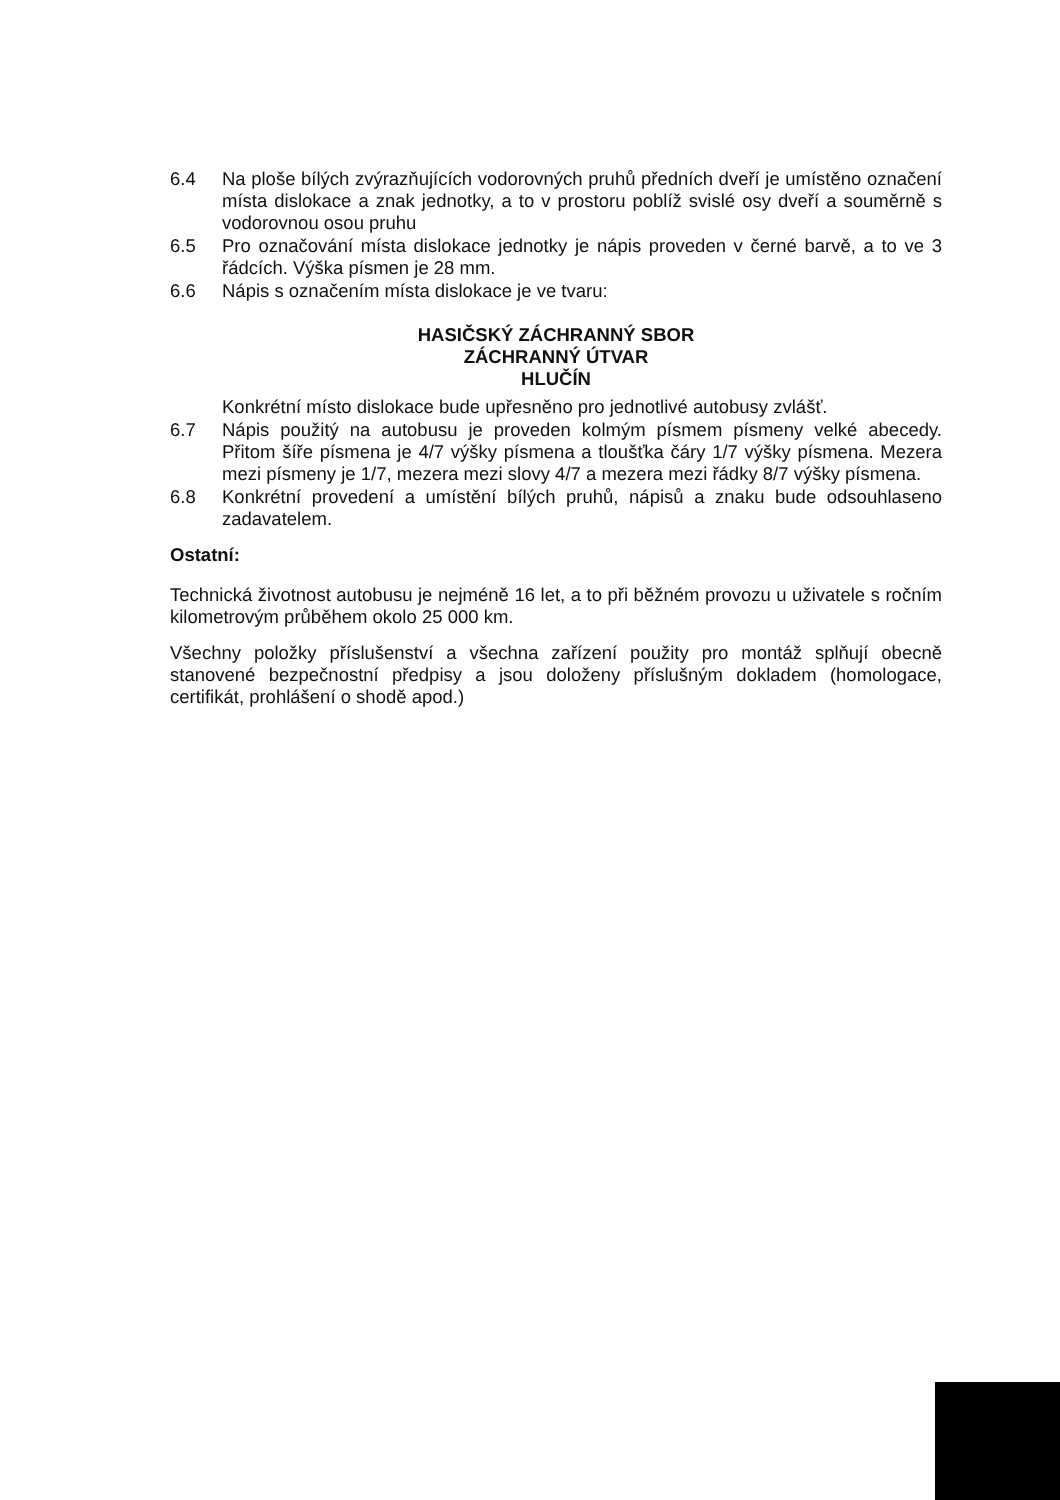6.4 Na ploše bílých zvýrazňujících vodorovných pruhů předních dveří je umístěno označení místa dislokace a znak jednotky, a to v prostoru poblíž svislé osy dveří a souměrně s vodorovnou osou pruhu
6.5 Pro označování místa dislokace jednotky je nápis proveden v černé barvě, a to ve 3 řádcích. Výška písmen je 28 mm.
6.6 Nápis s označením místa dislokace je ve tvaru:
HASIČSKÝ ZÁCHRANNÝ SBOR
ZÁCHRANNÝ ÚTVAR
HLUČÍN
Konkrétní místo dislokace bude upřesněno pro jednotlivé autobusy zvlášť.
6.7 Nápis použitý na autobusu je proveden kolmým písmem písmeny velké abecedy. Přitom šíře písmena je 4/7 výšky písmena a tloušťka čáry 1/7 výšky písmena. Mezera mezi písmeny je 1/7, mezera mezi slovy 4/7 a mezera mezi řádky 8/7 výšky písmena.
6.8 Konkrétní provedení a umístění bílých pruhů, nápisů a znaku bude odsouhlaseno zadavatelem.
Ostatní:
Technická životnost autobusu je nejméně 16 let, a to při běžném provozu u uživatele s ročním kilometrovým průběhem okolo 25 000 km.
Všechny položky příslušenství a všechna zařízení použity pro montáž splňují obecně stanovené bezpečnostní předpisy a jsou doloženy příslušným dokladem (homologace, certifikát, prohlášení o shodě apod.)